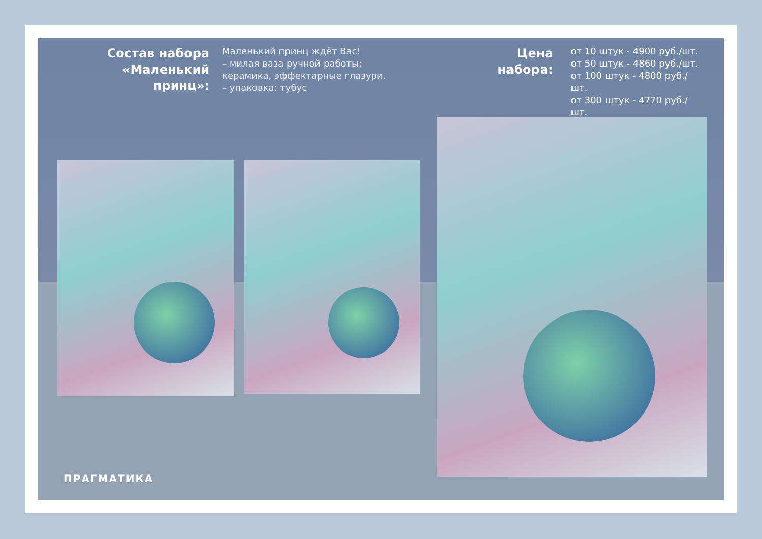Состав набора «Маленький принц»:
Маленький принц ждёт Вас!
– милая ваза ручной работы:
керамика, эффектарные глазури.
– упаковка: тубус
Цена набора:
от 10 штук - 4900 руб./шт.
от 50 штук - 4860 руб./шт.
от 100 штук - 4800 руб./шт.
от 300 штук - 4770 руб./шт.
ПРАГМАТИКА